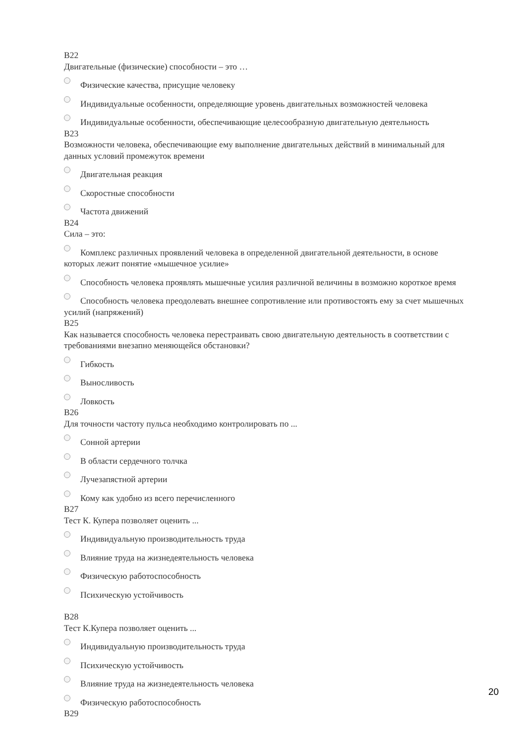B22
Двигательные (физические) способности – это …
Физические качества, присущие человеку
Индивидуальные особенности, определяющие уровень двигательных возможностей человека
Индивидуальные особенности, обеспечивающие целесообразную двигательную деятельность
B23
Возможности человека, обеспечивающие ему выполнение двигательных действий в минимальный для данных условий промежуток времени
Двигательная реакция
Скоростные способности
Частота движений
B24
Сила – это:
Комплекс различных проявлений человека в определенной двигательной деятельности, в основе которых лежит понятие «мышечное усилие»
Способность человека проявлять мышечные усилия различной величины в возможно короткое время
Способность человека преодолевать внешнее сопротивление или противостоять ему за счет мышечных усилий (напряжений)
B25
Как называется способность человека перестраивать свою двигательную деятельность в соответствии с требованиями внезапно меняющейся обстановки?
Гибкость
Выносливость
Ловкость
B26
Для точности частоту пульса необходимо контролировать по ...
Сонной артерии
В области сердечного толчка
Лучезапястной артерии
Кому как удобно из всего перечисленного
B27
Тест К. Купера позволяет оценить ...
Индивидуальную производительность труда
Влияние труда на жизнедеятельность человека
Физическую работоспособность
Психическую устойчивость
B28
Тест К.Купера позволяет оценить ...
Индивидуальную производительность труда
Психическую устойчивость
Влияние труда на жизнедеятельность человека
Физическую работоспособность
B29
20